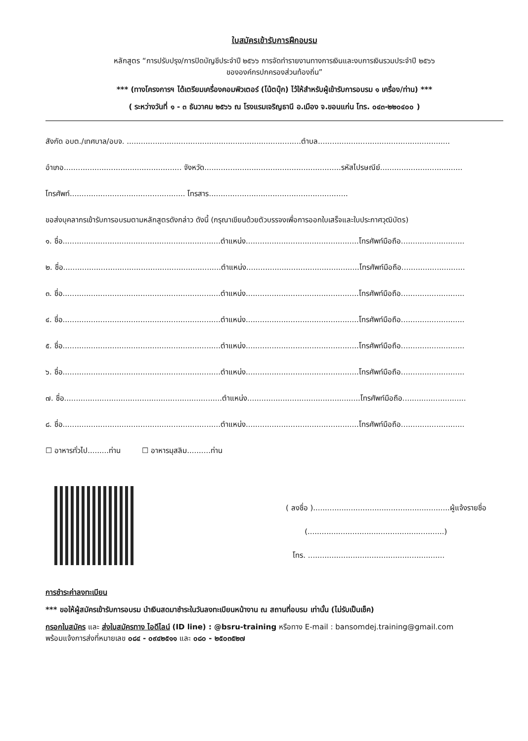ใบสมัครเข้ารับการฝึกอบรม
หลักสูตร “การปรับปรุง/การปิดบัญชีประจำปี ๒๕๖๖ การจัดทำรายงานทางการเงินและงบการเงินรวมประจำปี ๒๕๖๖
ขององค์กรปกครองส่วนท้องถิ่น”
*** (ทางโครงการฯ ได้เตรียมเครื่องคอมพิวเตอร์ (โน้ตบุ๊ก) ไว้ให้สำหรับผู้เข้ารับการอบรม ๑ เครื่อง/ท่าน) ***
( ระหว่างวันที่ ๑ - ๓ ธันวาคม ๒๕๖๖ ณ โรงแรมเจริญธานี อ.เมือง จ.ขอนแก่น โทร. ๐๔๓-๒๒๐๔๐๐ )
สังกัด อบต./เทศบาล/อบจ. ..........................................................................ตำบล........................................................
อำเภอ.................................................. จังหวัด..........................................................รหัสไปรษณีย์...................................
โทรศัพท์................................................. โทรสาร...........................................................
ขอส่งบุคลากรเข้ารับการอบรมตามหลักสูตรดังกล่าว ดังนี้ (กรุณาเขียนด้วยตัวบรรจงเพื่อการออกใบเสร็จและใบประกาศวุฒิบัตร)
๑. ชื่อ...................................................................ตำแหน่ง................................................โทรศัพท์มือถือ...........................
๒. ชื่อ...................................................................ตำแหน่ง................................................โทรศัพท์มือถือ...........................
๓. ชื่อ...................................................................ตำแหน่ง................................................โทรศัพท์มือถือ...........................
๔. ชื่อ...................................................................ตำแหน่ง................................................โทรศัพท์มือถือ...........................
๕. ชื่อ...................................................................ตำแหน่ง................................................โทรศัพท์มือถือ...........................
๖. ชื่อ...................................................................ตำแหน่ง................................................โทรศัพท์มือถือ...........................
๗. ชื่อ...................................................................ตำแหน่ง................................................โทรศัพท์มือถือ...........................
๘. ชื่อ...................................................................ตำแหน่ง................................................โทรศัพท์มือถือ...........................
☐ อาหารทั่วไป.........ท่าน ☐ อาหารมุสลิม..........ท่าน
( ลงชื่อ )..........................................................ผู้แจ้งรายชื่อ
(..........................................................)
โทร. ..........................................................
การชำระค่าลงทะเบียน
*** ขอให้ผู้สมัครเข้ารับการอบรม นำเงินสดมาชำระในวันลงทะเบียนหน้างาน ณ สถานที่อบรม เท่านั้น (ไม่รับเป็นเช็ค)
กรอกใบสมัคร และ ส่งใบสมัครทาง ไอดีไลน์ (ID line) : @bsru-training หรือทาง E-mail : bansomdej.training@gmail.com
พร้อมแจ้งการส่งที่หมายเลข ๐๘๔ - ๐๙๔๒๕๑๑ และ ๐๘๐ - ๒๕๐๓๕๒๗